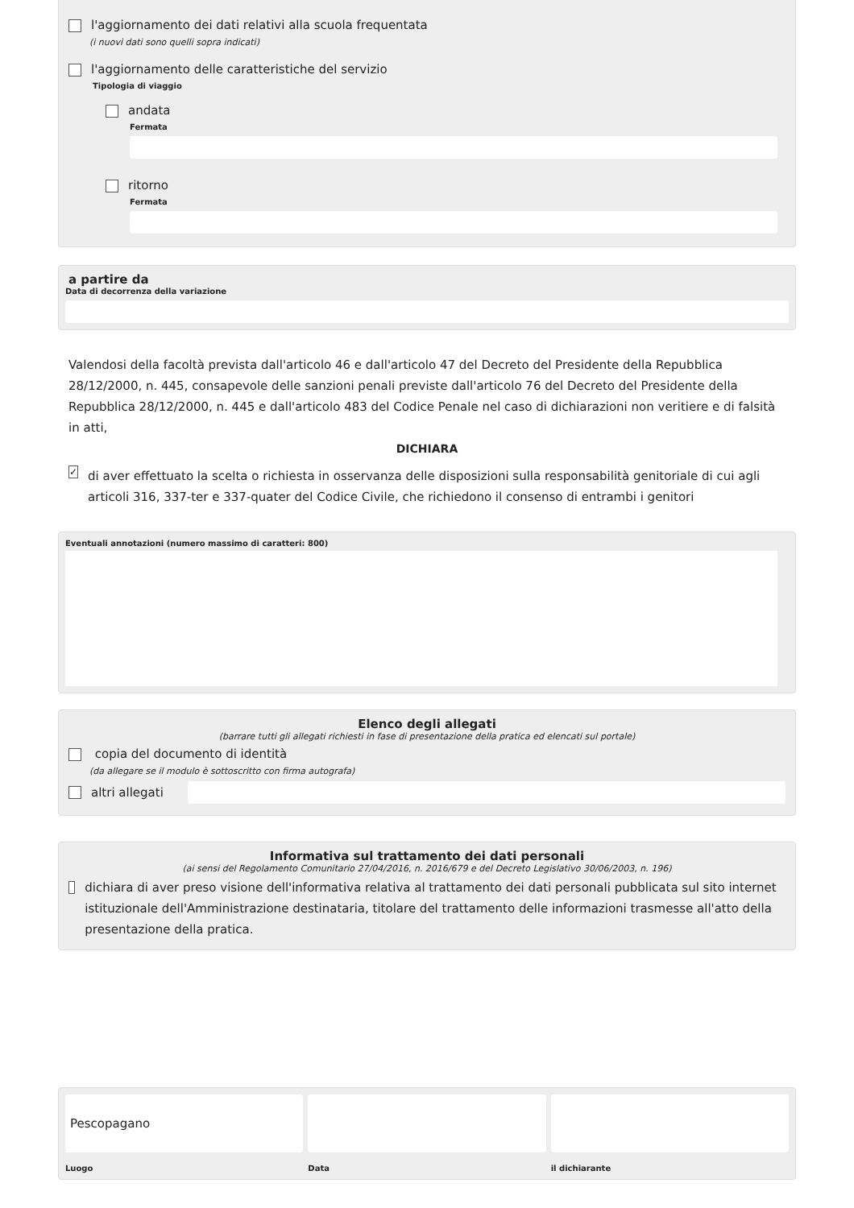l'aggiornamento dei dati relativi alla scuola frequentata
(i nuovi dati sono quelli sopra indicati)
l'aggiornamento delle caratteristiche del servizio
Tipologia di viaggio
andata
Fermata
ritorno
Fermata
a partire da
Data di decorrenza della variazione
Valendosi della facoltà prevista dall'articolo 46 e dall'articolo 47 del Decreto del Presidente della Repubblica 28/12/2000, n. 445, consapevole delle sanzioni penali previste dall'articolo 76 del Decreto del Presidente della Repubblica 28/12/2000, n. 445 e dall'articolo 483 del Codice Penale nel caso di dichiarazioni non veritiere e di falsità in atti,
DICHIARA
✓ di aver effettuato la scelta o richiesta in osservanza delle disposizioni sulla responsabilità genitoriale di cui agli articoli 316, 337-ter e 337-quater del Codice Civile, che richiedono il consenso di entrambi i genitori
Eventuali annotazioni (numero massimo di caratteri: 800)
Elenco degli allegati
(barrare tutti gli allegati richiesti in fase di presentazione della pratica ed elencati sul portale)
copia del documento di identità
(da allegare se il modulo è sottoscritto con firma autografa)
altri allegati
Informativa sul trattamento dei dati personali
(ai sensi del Regolamento Comunitario 27/04/2016, n. 2016/679 e del Decreto Legislativo 30/06/2003, n. 196)
dichiara di aver preso visione dell'informativa relativa al trattamento dei dati personali pubblicata sul sito internet istituzionale dell'Amministrazione destinataria, titolare del trattamento delle informazioni trasmesse all'atto della presentazione della pratica.
Pescopagano
Luogo
Data il dichiarante